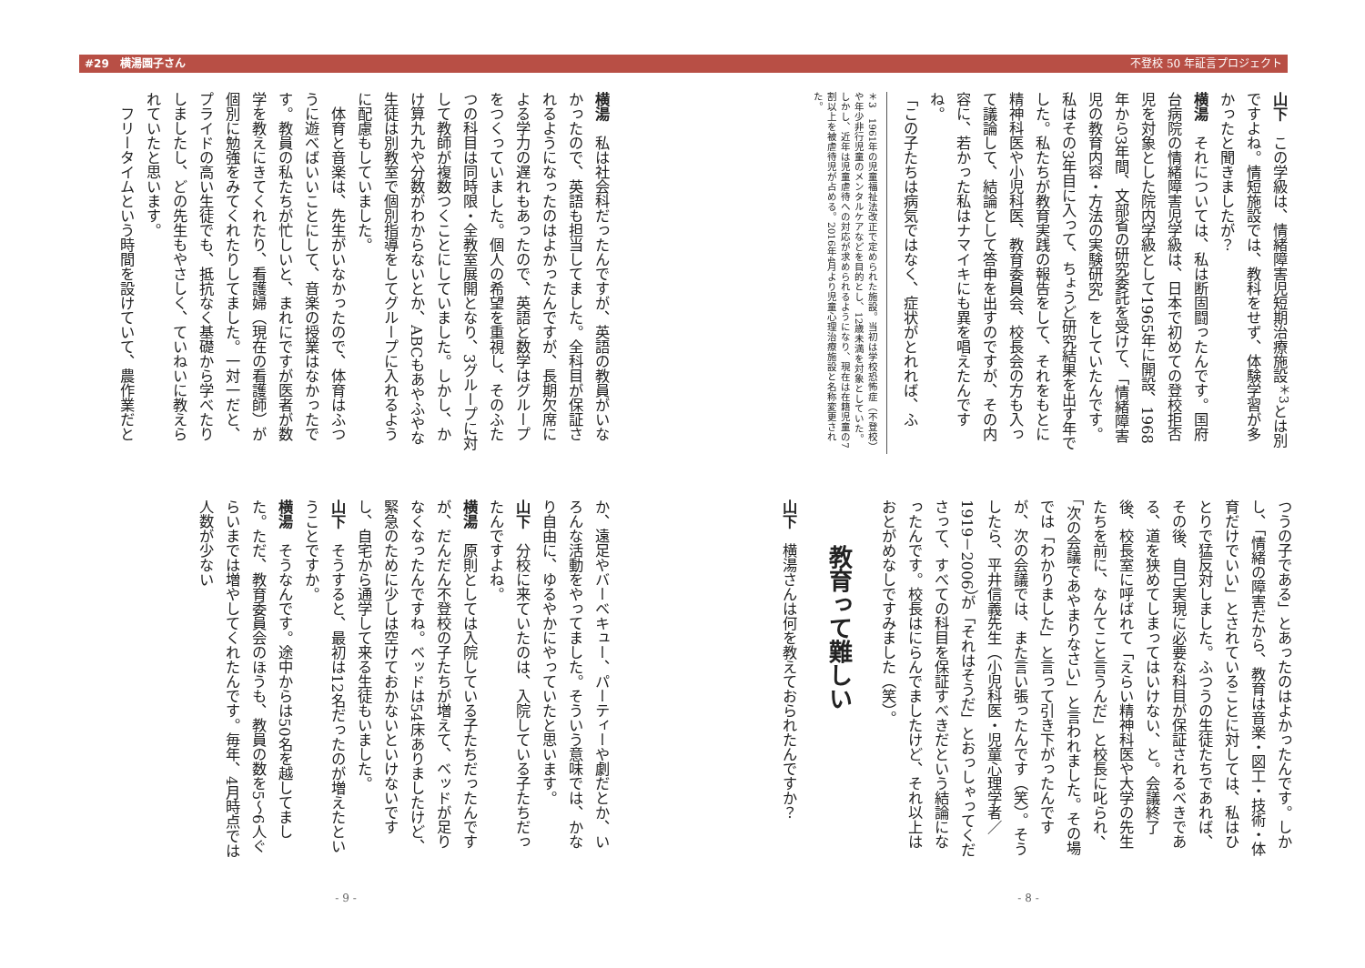不登校 50 年証言プロジェクト #29　横湯園子さん
山下　この学級は、情緒障害児短期治療施設<sup>＊3</sup>とは別ですよね。情短施設では、教科をせず、体験学習が多かったと聞きましたが？
横湯　それについては、私は断固闘ったんです。国府台病院の情緒障害児学級は、日本で初めての登校拒否児を対象とした院内学級として1965年に開設、1968年から3年間、文部省の研究委託を受けて、「情緒障害児の教育内容・方法の実験研究」をしていたんです。私はその3年目に入って、ちょうど研究結果を出す年でした。私たちが教育実践の報告をして、それをもとに精神科医や小児科医、教育委員会、校長会の方も入って議論して、結論として答申を出すのですが、その内容に、若かった私はナマイキにも異を唱えたんですね。
「この子たちは病気ではなく、症状がとれれば、ふ
＊3　1961年の児童福祉法改正で定められた施設。当初は学校恐怖症（不登校）や年少非行児童のメンタルケアなどを目的とし、12歳未満を対象としていた。しかし、近年は児童虐待への対応が求められるようになり、現在は在籍児童の7割以上を被虐待児が占める。2016年4月より児童心理治療施設と名称変更された。
つうの子である」とあったのはよかったんです。しかし、「情緒の障害だから、教育は音楽・図工・技術・体育だけでいい」とされていることに対しては、私はひとりで猛反対しました。ふつうの生徒たちであれば、その後、自己実現に必要な科目が保証されるべきである、道を狭めてしまってはいけない、と。会議終了後、校長室に呼ばれて「えらい精神科医や大学の先生たちを前に、なんてこと言うんだ」と校長に叱られ、「次の会議であやまりなさい」と言われました。その場では「わかりました」と言って引き下がったんですが、次の会議では、また言い張ったんです（笑）。そうしたら、平井信義先生（小児科医・児童心理学者／1919－2006）が「それはそうだ」とおっしゃってくださって、すべての科目を保証すべきだという結論になったんです。校長はにらんでましたけど、それ以上はおとがめなしですみました（笑）。
教育って難しい
山下　横湯さんは何を教えておられたんですか？
- 8 -
横湯　私は社会科だったんですが、英語の教員がいなかったので、英語も担当してました。全科目が保証されるようになったのはよかったんですが、長期欠席による学力の遅れもあったので、英語と数学はグループをつくっていました。個人の希望を重視し、そのふたつの科目は同時限・全教室展開となり、3グループに対して教師が複数つくことにしていました。しかし、かけ算九九や分数がわからないとか、ABCもあやふやな生徒は別教室で個別指導をしてグループに入れるように配慮もしていました。
　体育と音楽は、先生がいなかったので、体育はふつうに遊べばいいことにして、音楽の授業はなかったです。教員の私たちが忙しいと、まれにですが医者が数学を教えにきてくれたり、看護婦（現在の看護師）が個別に勉強をみてくれたりしてました。一対一だと、プライドの高い生徒でも、抵抗なく基礎から学べたりしましたし、どの先生もやさしく、ていねいに教えられていたと思います。
　フリータイムという時間を設けていて、農作業だと
か、遠足やバーベキュー、パーティーや劇だとか、いろんな活動をやってました。そういう意味では、かなり自由に、ゆるやかにやっていたと思います。
山下　分校に来ていたのは、入院している子たちだったんですよね。
横湯　原則としては入院している子たちだったんですが、だんだん不登校の子たちが増えて、ベッドが足りなくなったんですね。ベッドは54床ありましたけど、緊急のために少しは空けておかないといけないですし、自宅から通学して来る生徒もいました。
山下　そうすると、最初は12名だったのが増えたということですか。
横湯　そうなんです。途中からは50名を越してました。ただ、教育委員会のほうも、教員の数を5～6人ぐらいまでは増やしてくれたんです。毎年、4月時点では人数が少ない
- 9 -